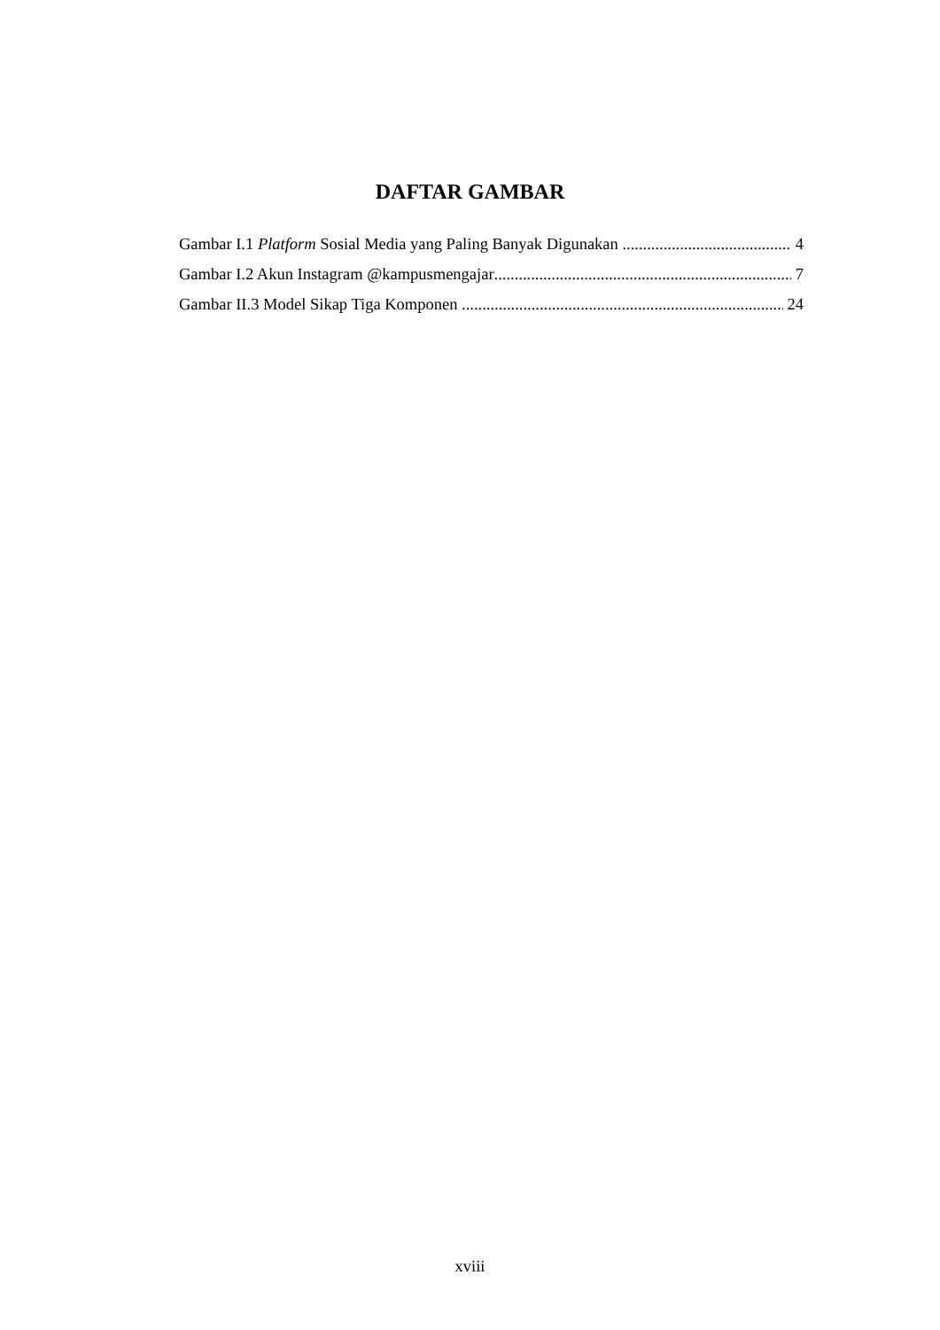DAFTAR GAMBAR
Gambar I.1 Platform Sosial Media yang Paling Banyak Digunakan 4
Gambar I.2 Akun Instagram @kampusmengajar 7
Gambar II.3 Model Sikap Tiga Komponen 24
xviii